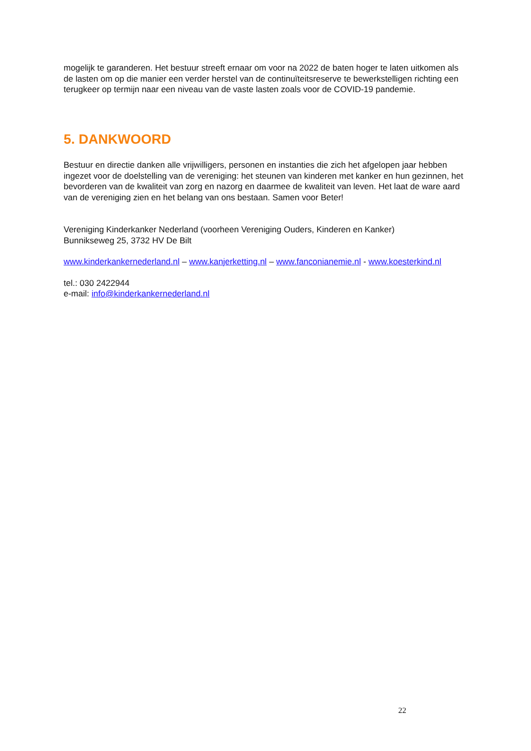mogelijk te garanderen. Het bestuur streeft ernaar om voor na 2022 de baten hoger te laten uitkomen als de lasten om op die manier een verder herstel van de continuïteitsreserve te bewerkstelligen richting een terugkeer op termijn naar een niveau van de vaste lasten zoals voor de COVID-19 pandemie.
5. DANKWOORD
Bestuur en directie danken alle vrijwilligers, personen en instanties die zich het afgelopen jaar hebben ingezet voor de doelstelling van de vereniging: het steunen van kinderen met kanker en hun gezinnen, het bevorderen van de kwaliteit van zorg en nazorg en daarmee de kwaliteit van leven. Het laat de ware aard van de vereniging zien en het belang van ons bestaan. Samen voor Beter!
Vereniging Kinderkanker Nederland (voorheen Vereniging Ouders, Kinderen en Kanker)
Bunnikseweg 25, 3732 HV De Bilt
www.kinderkankernederland.nl – www.kanjerketting.nl – www.fanconianemie.nl - www.koesterkind.nl
tel.: 030 2422944
e-mail: info@kinderkankernederland.nl
22